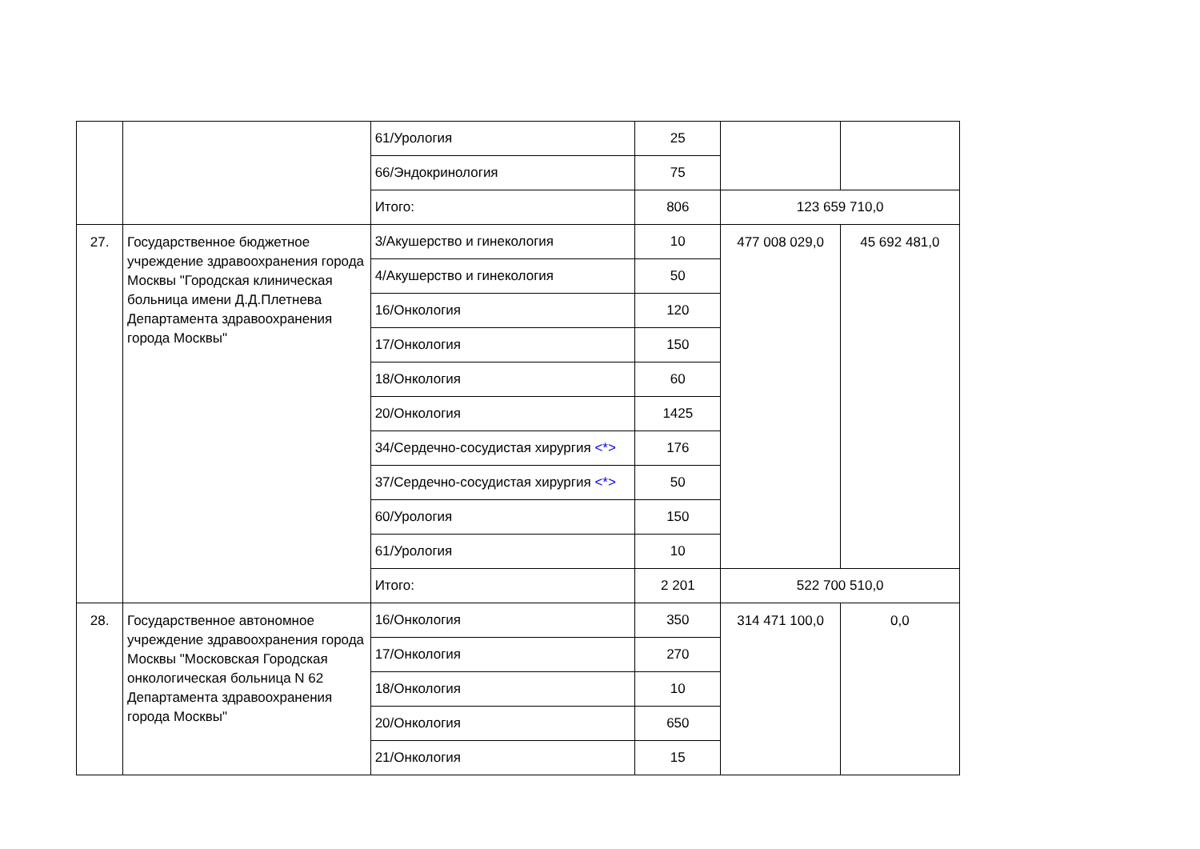| | | 61/Урология | 25 | | |
| | | 66/Эндокринология | 75 | | |
| | | Итого: | 806 | 123 659 710,0 | |
| 27. | Государственное бюджетное учреждение здравоохранения города Москвы "Городская клиническая больница имени Д.Д.Плетнева Департамента здравоохранения города Москвы" | 3/Акушерство и гинекология | 10 | 477 008 029,0 | 45 692 481,0 |
| | | 4/Акушерство и гинекология | 50 | | |
| | | 16/Онкология | 120 | | |
| | | 17/Онкология | 150 | | |
| | | 18/Онкология | 60 | | |
| | | 20/Онкология | 1425 | | |
| | | 34/Сердечно-сосудистая хирургия <*> | 176 | | |
| | | 37/Сердечно-сосудистая хирургия <*> | 50 | | |
| | | 60/Урология | 150 | | |
| | | 61/Урология | 10 | | |
| | | Итого: | 2 201 | 522 700 510,0 | |
| 28. | Государственное автономное учреждение здравоохранения города Москвы "Московская Городская онкологическая больница N 62 Департамента здравоохранения города Москвы" | 16/Онкология | 350 | 314 471 100,0 | 0,0 |
| | | 17/Онкология | 270 | | |
| | | 18/Онкология | 10 | | |
| | | 20/Онкология | 650 | | |
| | | 21/Онкология | 15 | | |